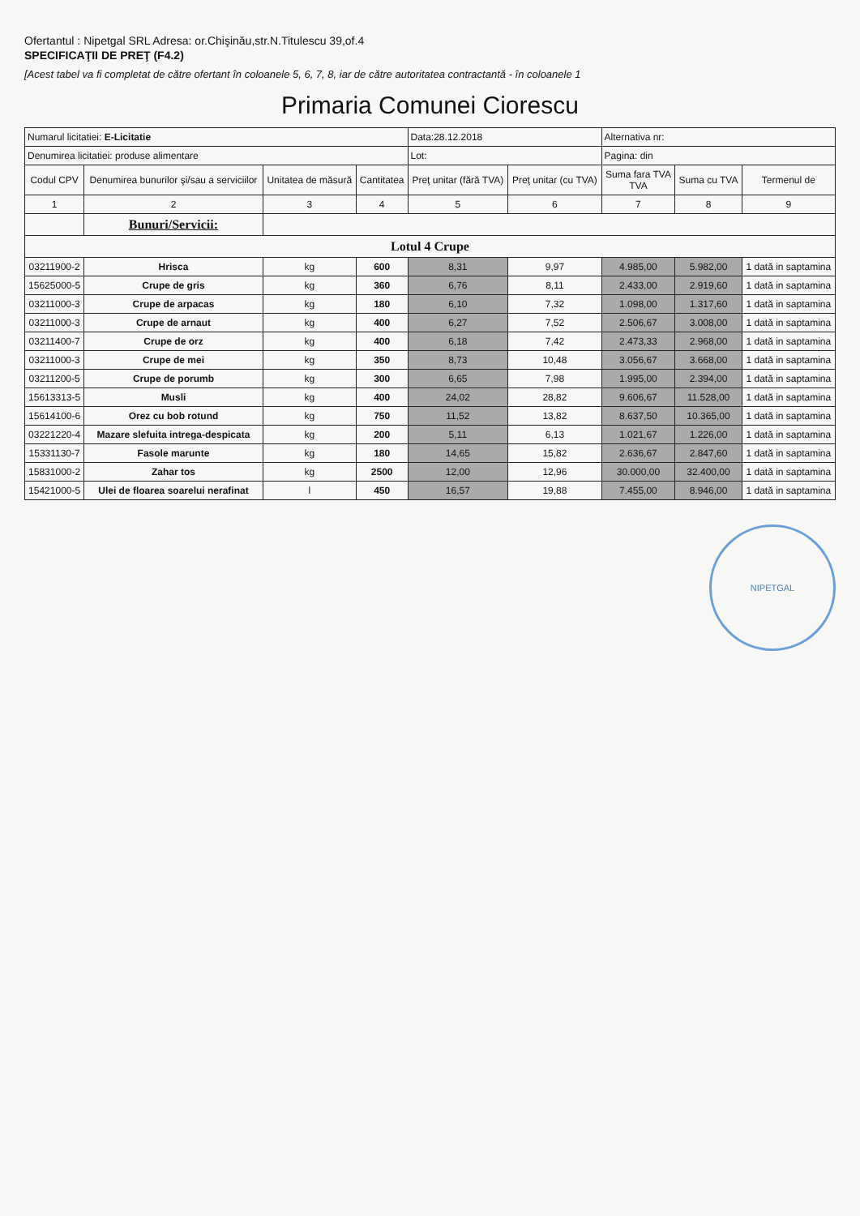Ofertantul : Nipetgal SRL Adresa: or.Chişinău,str.N.Titulescu 39,of.4
SPECIFICAŢII DE PREŢ (F4.2)
[Acest tabel va fi completat de către ofertant în coloanele 5, 6, 7, 8, iar de către autoritatea contractantă - în coloanele 1
Primaria Comunei Ciorescu
| Numarul licitatiei: E-Licitatie | | | | Data:28.12.2018 | | Alternativa nr: | | |
| Denumirea licitatiei: produse alimentare | | | | Lot: | | Pagina: din | | |
| Codul CPV | Denumirea bunurilor şi/sau a serviciilor | Unitatea de măsură | Cantitatea | Preţ unitar (fără TVA) | Preţ unitar (cu TVA) | Suma fara TVA TVA | Suma cu TVA | Termenul de |
| 1 | 2 | 3 | 4 | 5 | 6 | 7 | 8 | 9 |
| | Bunuri/Servicii: | | | | | | | |
| Lotul 4 Crupe | | | | | | | | |
| 03211900-2 | Hrisca | kg | 600 | 8,31 | 9,97 | 4.985,00 | 5.982,00 | 1 dată in saptamina |
| 15625000-5 | Crupe de gris | kg | 360 | 6,76 | 8,11 | 2.433,00 | 2.919,60 | 1 dată in saptamina |
| 03211000-3 | Crupe de arpacas | kg | 180 | 6,10 | 7,32 | 1.098,00 | 1.317,60 | 1 dată in saptamina |
| 03211000-3 | Crupe de arnaut | kg | 400 | 6,27 | 7,52 | 2.506,67 | 3.008,00 | 1 dată in saptamina |
| 03211400-7 | Crupe de orz | kg | 400 | 6,18 | 7,42 | 2.473,33 | 2.968,00 | 1 dată in saptamina |
| 03211000-3 | Crupe de mei | kg | 350 | 8,73 | 10,48 | 3.056,67 | 3.668,00 | 1 dată in saptamina |
| 03211200-5 | Crupe de porumb | kg | 300 | 6,65 | 7,98 | 1.995,00 | 2.394,00 | 1 dată in saptamina |
| 15613313-5 | Musli | kg | 400 | 24,02 | 28,82 | 9.606,67 | 11.528,00 | 1 dată in saptamina |
| 15614100-6 | Orez cu bob rotund | kg | 750 | 11,52 | 13,82 | 8.637,50 | 10.365,00 | 1 dată in saptamina |
| 03221220-4 | Mazare slefuita intrega-despicata | kg | 200 | 5,11 | 6,13 | 1.021,67 | 1.226,00 | 1 dată in saptamina |
| 15331130-7 | Fasole marunte | kg | 180 | 14,65 | 15,82 | 2.636,67 | 2.847,60 | 1 dată in saptamina |
| 15831000-2 | Zahar tos | kg | 2500 | 12,00 | 12,96 | 30.000,00 | 32.400,00 | 1 dată in saptamina |
| 15421000-5 | Ulei de floarea soarelui nerafinat | l | 450 | 16,57 | 19,88 | 7.455,00 | 8.946,00 | 1 dată in saptamina |
NIPETGAL